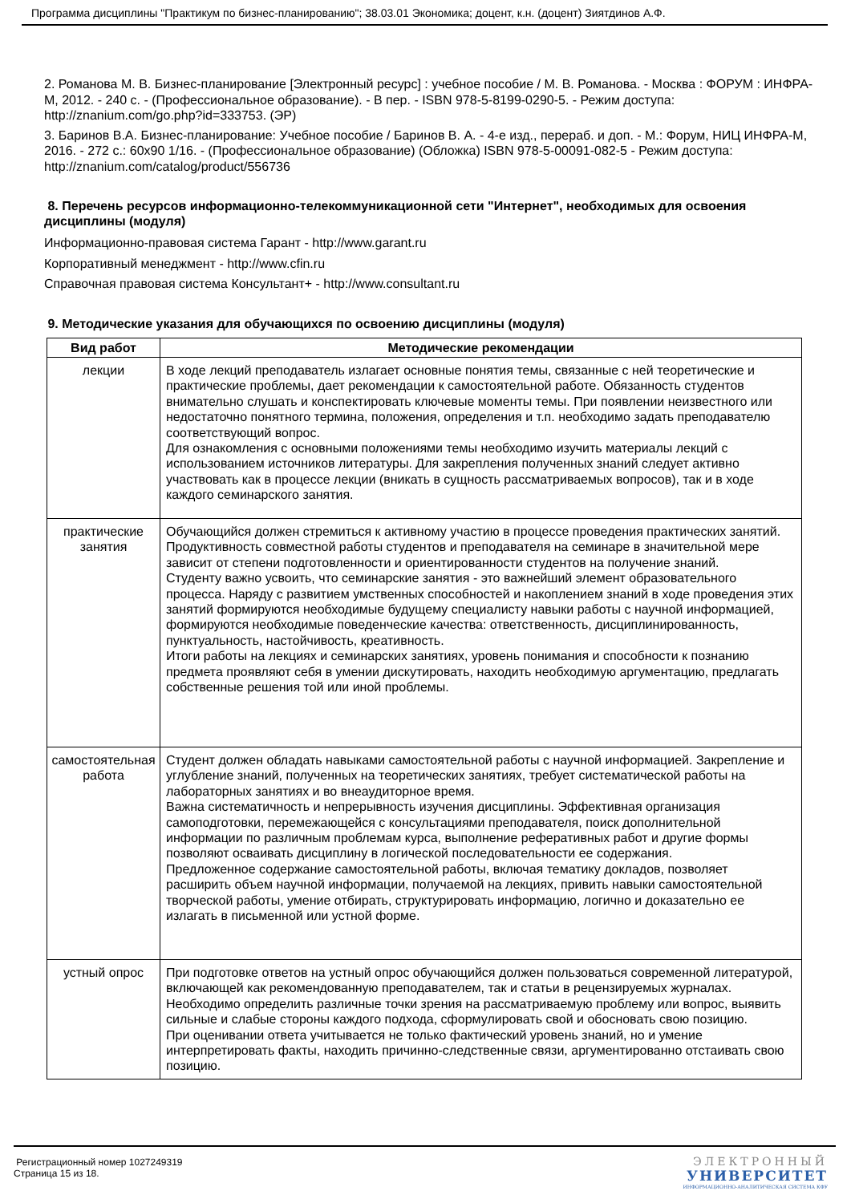Программа дисциплины "Практикум по бизнес-планированию"; 38.03.01 Экономика; доцент, к.н. (доцент) Зиятдинов А.Ф.
2. Романова М. В. Бизнес-планирование [Электронный ресурс] : учебное пособие / М. В. Романова. - Москва : ФОРУМ : ИНФРА-М, 2012. - 240 с. - (Профессиональное образование). - В пер. - ISBN 978-5-8199-0290-5. - Режим доступа: http://znanium.com/go.php?id=333753. (ЭР)
3. Баринов В.А. Бизнес-планирование: Учебное пособие / Баринов В. А. - 4-е изд., перераб. и доп. - М.: Форум, НИЦ ИНФРА-М, 2016. - 272 с.: 60x90 1/16. - (Профессиональное образование) (Обложка) ISBN 978-5-00091-082-5 - Режим доступа: http://znanium.com/catalog/product/556736
8. Перечень ресурсов информационно-телекоммуникационной сети "Интернет", необходимых для освоения дисциплины (модуля)
Информационно-правовая система Гарант - http://www.garant.ru
Корпоративный менеджмент - http://www.cfin.ru
Справочная правовая система Консультант+ - http://www.consultant.ru
9. Методические указания для обучающихся по освоению дисциплины (модуля)
| Вид работ | Методические рекомендации |
| --- | --- |
| лекции | В ходе лекций преподаватель излагает основные понятия темы, связанные с ней теоретические и практические проблемы, дает рекомендации к самостоятельной работе. Обязанность студентов внимательно слушать и конспектировать ключевые моменты темы. При появлении неизвестного или недостаточно понятного термина, положения, определения и т.п. необходимо задать преподавателю соответствующий вопрос. Для ознакомления с основными положениями темы необходимо изучить материалы лекций с использованием источников литературы. Для закрепления полученных знаний следует активно участвовать как в процессе лекции (вникать в сущность рассматриваемых вопросов), так и в ходе каждого семинарского занятия. |
| практические занятия | Обучающийся должен стремиться к активному участию в процессе проведения практических занятий. Продуктивность совместной работы студентов и преподавателя на семинаре в значительной мере зависит от степени подготовленности и ориентированности студентов на получение знаний. Студенту важно усвоить, что семинарские занятия - это важнейший элемент образовательного процесса. Наряду с развитием умственных способностей и накоплением знаний в ходе проведения этих занятий формируются необходимые будущему специалисту навыки работы с научной информацией, формируются необходимые поведенческие качества: ответственность, дисциплинированность, пунктуальность, настойчивость, креативность. Итоги работы на лекциях и семинарских занятиях, уровень понимания и способности к познанию предмета проявляют себя в умении дискутировать, находить необходимую аргументацию, предлагать собственные решения той или иной проблемы. |
| самостоятельная работа | Студент должен обладать навыками самостоятельной работы с научной информацией. Закрепление и углубление знаний, полученных на теоретических занятиях, требует систематической работы на лабораторных занятиях и во внеаудиторное время. Важна систематичность и непрерывность изучения дисциплины. Эффективная организация самоподготовки, перемежающейся с консультациями преподавателя, поиск дополнительной информации по различным проблемам курса, выполнение реферативных работ и другие формы позволяют осваивать дисциплину в логической последовательности ее содержания. Предложенное содержание самостоятельной работы, включая тематику докладов, позволяет расширить объем научной информации, получаемой на лекциях, привить навыки самостоятельной творческой работы, умение отбирать, структурировать информацию, логично и доказательно ее излагать в письменной или устной форме. |
| устный опрос | При подготовке ответов на устный опрос обучающийся должен пользоваться современной литературой, включающей как рекомендованную преподавателем, так и статьи в рецензируемых журналах. Необходимо определить различные точки зрения на рассматриваемую проблему или вопрос, выявить сильные и слабые стороны каждого подхода, сформулировать свой и обосновать свою позицию. При оценивании ответа учитывается не только фактический уровень знаний, но и умение интерпретировать факты, находить причинно-следственные связи, аргументированно отстаивать свою позицию. |
Регистрационный номер 1027249319
Страница 15 из 18.
ЭЛЕКТРОННЫЙ
УНИВЕРСИТЕТ
ИНФОРМАЦИОННО-АНАЛИТИЧЕСКАЯ СИСТЕМА КФУ